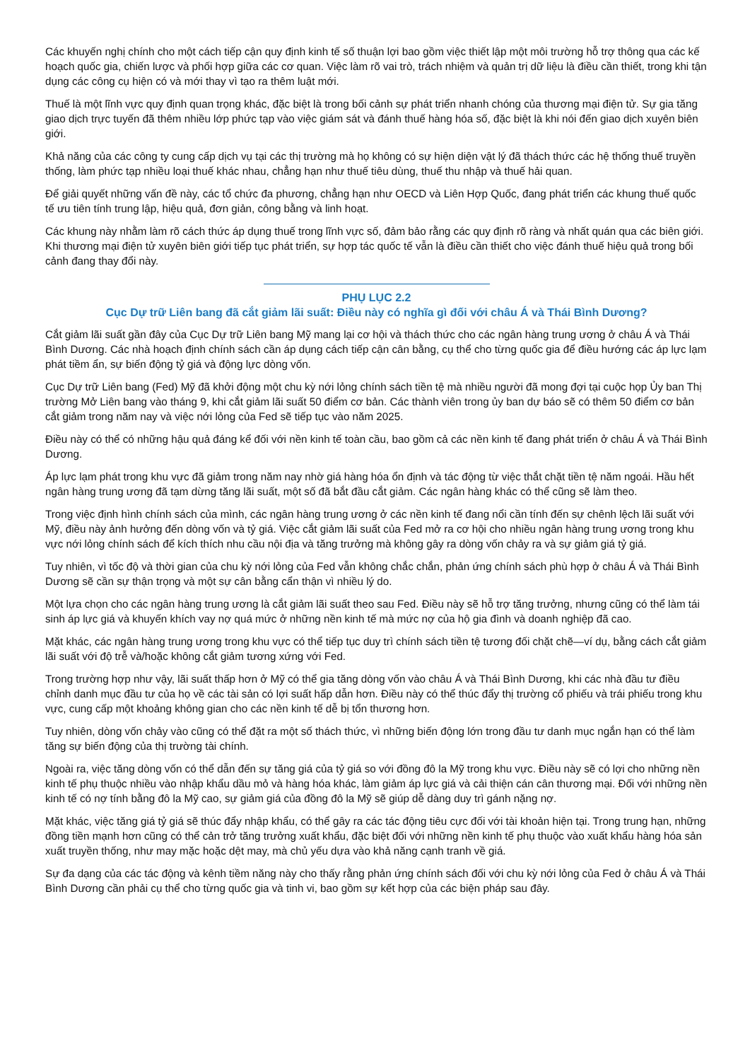Các khuyến nghị chính cho một cách tiếp cận quy định kinh tế số thuận lợi bao gồm việc thiết lập một môi trường hỗ trợ thông qua các kế hoạch quốc gia, chiến lược và phối hợp giữa các cơ quan. Việc làm rõ vai trò, trách nhiệm và quản trị dữ liệu là điều cần thiết, trong khi tận dụng các công cụ hiện có và mới thay vì tạo ra thêm luật mới.
Thuế là một lĩnh vực quy định quan trọng khác, đặc biệt là trong bối cảnh sự phát triển nhanh chóng của thương mại điện tử. Sự gia tăng giao dịch trực tuyến đã thêm nhiều lớp phức tạp vào việc giám sát và đánh thuế hàng hóa số, đặc biệt là khi nói đến giao dịch xuyên biên giới.
Khả năng của các công ty cung cấp dịch vụ tại các thị trường mà họ không có sự hiện diện vật lý đã thách thức các hệ thống thuế truyền thống, làm phức tạp nhiều loại thuế khác nhau, chẳng hạn như thuế tiêu dùng, thuế thu nhập và thuế hải quan.
Để giải quyết những vấn đề này, các tổ chức đa phương, chẳng hạn như OECD và Liên Hợp Quốc, đang phát triển các khung thuế quốc tế ưu tiên tính trung lập, hiệu quả, đơn giản, công bằng và linh hoạt.
Các khung này nhằm làm rõ cách thức áp dụng thuế trong lĩnh vực số, đảm bảo rằng các quy định rõ ràng và nhất quán qua các biên giới. Khi thương mại điện tử xuyên biên giới tiếp tục phát triển, sự hợp tác quốc tế vẫn là điều cần thiết cho việc đánh thuế hiệu quả trong bối cảnh đang thay đổi này.
PHỤ LỤC 2.2
Cục Dự trữ Liên bang đã cắt giảm lãi suất: Điều này có nghĩa gì đối với châu Á và Thái Bình Dương?
Cắt giảm lãi suất gần đây của Cục Dự trữ Liên bang Mỹ mang lại cơ hội và thách thức cho các ngân hàng trung ương ở châu Á và Thái Bình Dương. Các nhà hoạch định chính sách cần áp dụng cách tiếp cận cân bằng, cụ thể cho từng quốc gia để điều hướng các áp lực lạm phát tiềm ẩn, sự biến động tỷ giá và động lực dòng vốn.
Cục Dự trữ Liên bang (Fed) Mỹ đã khởi động một chu kỳ nới lỏng chính sách tiền tệ mà nhiều người đã mong đợi tại cuộc họp Ủy ban Thị trường Mở Liên bang vào tháng 9, khi cắt giảm lãi suất 50 điểm cơ bản. Các thành viên trong ủy ban dự báo sẽ có thêm 50 điểm cơ bản cắt giảm trong năm nay và việc nới lỏng của Fed sẽ tiếp tục vào năm 2025.
Điều này có thể có những hậu quả đáng kể đối với nền kinh tế toàn cầu, bao gồm cả các nền kinh tế đang phát triển ở châu Á và Thái Bình Dương.
Áp lực lạm phát trong khu vực đã giảm trong năm nay nhờ giá hàng hóa ổn định và tác động từ việc thắt chặt tiền tệ năm ngoái. Hầu hết ngân hàng trung ương đã tạm dừng tăng lãi suất, một số đã bắt đầu cắt giảm. Các ngân hàng khác có thể cũng sẽ làm theo.
Trong việc định hình chính sách của mình, các ngân hàng trung ương ở các nền kinh tế đang nổi cần tính đến sự chênh lệch lãi suất với Mỹ, điều này ảnh hưởng đến dòng vốn và tỷ giá. Việc cắt giảm lãi suất của Fed mở ra cơ hội cho nhiều ngân hàng trung ương trong khu vực nới lỏng chính sách để kích thích nhu cầu nội địa và tăng trưởng mà không gây ra dòng vốn chảy ra và sự giảm giá tỷ giá.
Tuy nhiên, vì tốc độ và thời gian của chu kỳ nới lỏng của Fed vẫn không chắc chắn, phản ứng chính sách phù hợp ở châu Á và Thái Bình Dương sẽ cần sự thận trọng và một sự cân bằng cẩn thận vì nhiều lý do.
Một lựa chọn cho các ngân hàng trung ương là cắt giảm lãi suất theo sau Fed. Điều này sẽ hỗ trợ tăng trưởng, nhưng cũng có thể làm tái sinh áp lực giá và khuyến khích vay nợ quá mức ở những nền kinh tế mà mức nợ của hộ gia đình và doanh nghiệp đã cao.
Mặt khác, các ngân hàng trung ương trong khu vực có thể tiếp tục duy trì chính sách tiền tệ tương đối chặt chẽ—ví dụ, bằng cách cắt giảm lãi suất với độ trễ và/hoặc không cắt giảm tương xứng với Fed.
Trong trường hợp như vậy, lãi suất thấp hơn ở Mỹ có thể gia tăng dòng vốn vào châu Á và Thái Bình Dương, khi các nhà đầu tư điều chỉnh danh mục đầu tư của họ về các tài sản có lợi suất hấp dẫn hơn. Điều này có thể thúc đẩy thị trường cổ phiếu và trái phiếu trong khu vực, cung cấp một khoảng không gian cho các nền kinh tế dễ bị tổn thương hơn.
Tuy nhiên, dòng vốn chảy vào cũng có thể đặt ra một số thách thức, vì những biến động lớn trong đầu tư danh mục ngắn hạn có thể làm tăng sự biến động của thị trường tài chính.
Ngoài ra, việc tăng dòng vốn có thể dẫn đến sự tăng giá của tỷ giá so với đồng đô la Mỹ trong khu vực. Điều này sẽ có lợi cho những nền kinh tế phụ thuộc nhiều vào nhập khẩu dầu mỏ và hàng hóa khác, làm giảm áp lực giá và cải thiện cán cân thương mại. Đối với những nền kinh tế có nợ tính bằng đô la Mỹ cao, sự giảm giá của đồng đô la Mỹ sẽ giúp dễ dàng duy trì gánh nặng nợ.
Mặt khác, việc tăng giá tỷ giá sẽ thúc đẩy nhập khẩu, có thể gây ra các tác động tiêu cực đối với tài khoản hiện tại. Trong trung hạn, những đồng tiền mạnh hơn cũng có thể cản trở tăng trưởng xuất khẩu, đặc biệt đối với những nền kinh tế phụ thuộc vào xuất khẩu hàng hóa sản xuất truyền thống, như may mặc hoặc dệt may, mà chủ yếu dựa vào khả năng cạnh tranh về giá.
Sự đa dạng của các tác động và kênh tiềm năng này cho thấy rằng phản ứng chính sách đối với chu kỳ nới lỏng của Fed ở châu Á và Thái Bình Dương cần phải cụ thể cho từng quốc gia và tinh vi, bao gồm sự kết hợp của các biện pháp sau đây.